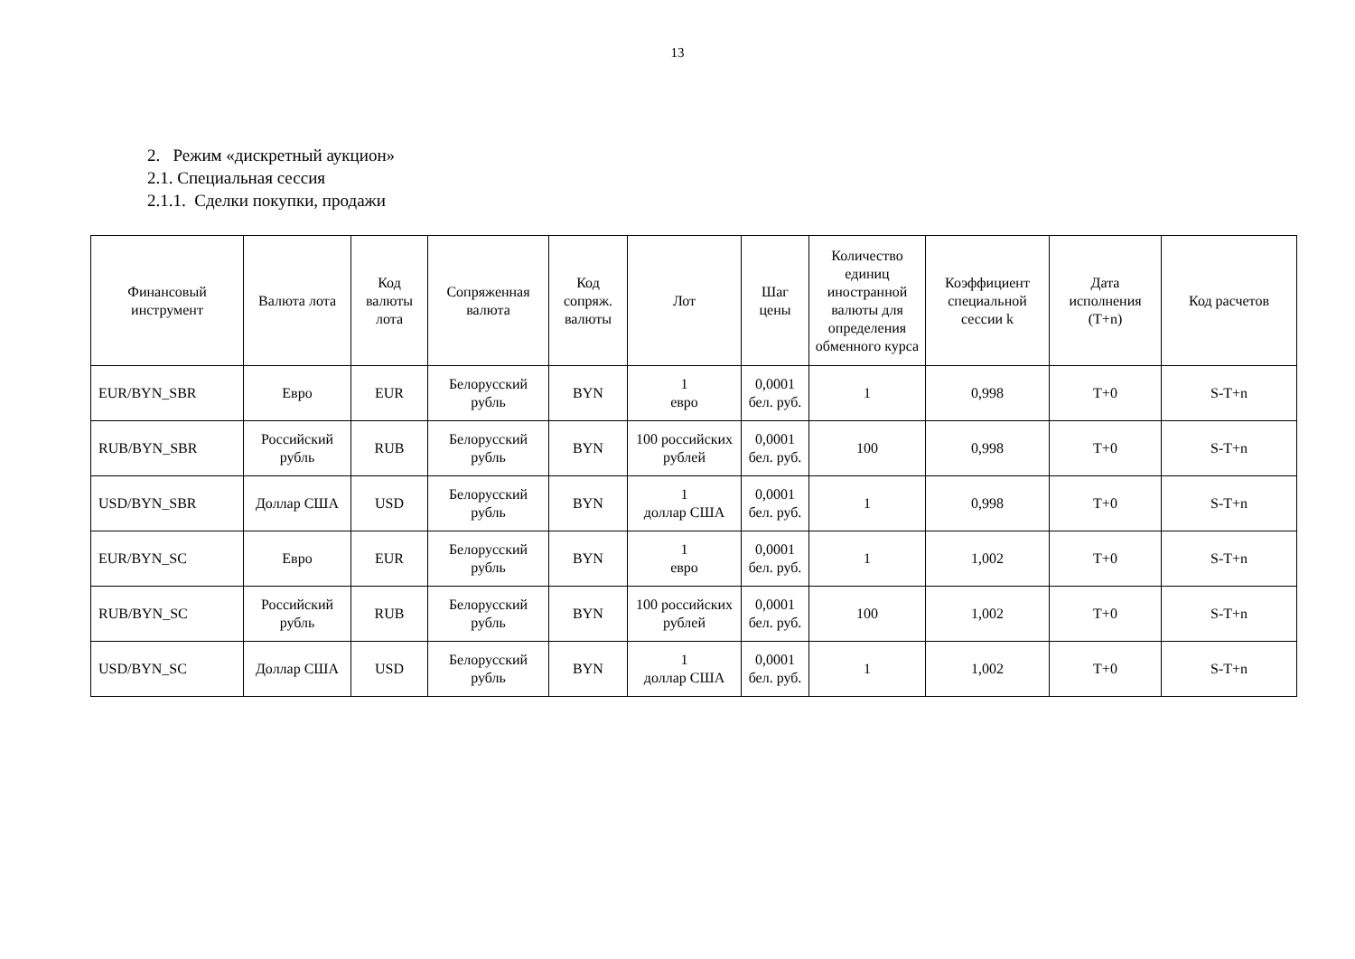13
2. Режим «дискретный аукцион»
2.1. Специальная сессия
2.1.1. Сделки покупки, продажи
| Финансовый инструмент | Валюта лота | Код валюты лота | Сопряженная валюта | Код сопряж. валюты | Лот | Шаг цены | Количество единиц иностранной валюты для определения обменного курса | Коэффициент специальной сессии k | Дата исполнения (T+n) | Код расчетов |
| --- | --- | --- | --- | --- | --- | --- | --- | --- | --- | --- |
| EUR/BYN_SBR | Евро | EUR | Белорусский рубль | BYN | 1 евро | 0,0001 бел. руб. | 1 | 0,998 | T+0 | S-T+n |
| RUB/BYN_SBR | Российский рубль | RUB | Белорусский рубль | BYN | 100 российских рублей | 0,0001 бел. руб. | 100 | 0,998 | T+0 | S-T+n |
| USD/BYN_SBR | Доллар США | USD | Белорусский рубль | BYN | 1 доллар США | 0,0001 бел. руб. | 1 | 0,998 | T+0 | S-T+n |
| EUR/BYN_SC | Евро | EUR | Белорусский рубль | BYN | 1 евро | 0,0001 бел. руб. | 1 | 1,002 | T+0 | S-T+n |
| RUB/BYN_SC | Российский рубль | RUB | Белорусский рубль | BYN | 100 российских рублей | 0,0001 бел. руб. | 100 | 1,002 | T+0 | S-T+n |
| USD/BYN_SC | Доллар США | USD | Белорусский рубль | BYN | 1 доллар США | 0,0001 бел. руб. | 1 | 1,002 | T+0 | S-T+n |